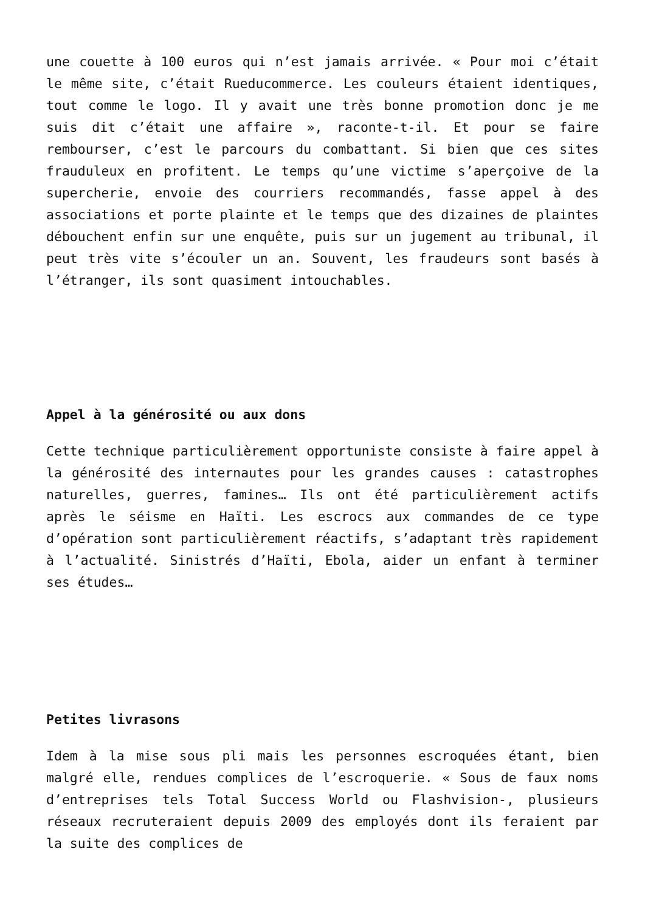une couette à 100 euros qui n’est jamais arrivée. « Pour moi c’était le même site, c’était Rueducommerce. Les couleurs étaient identiques, tout comme le logo. Il y avait une très bonne promotion donc je me suis dit c’était une affaire », raconte-t-il. Et pour se faire rembourser, c’est le parcours du combattant. Si bien que ces sites frauduleux en profitent. Le temps qu’une victime s’aperçoive de la supercherie, envoie des courriers recommandés, fasse appel à des associations et porte plainte et le temps que des dizaines de plaintes débouchent enfin sur une enquête, puis sur un jugement au tribunal, il peut très vite s’écouler un an. Souvent, les fraudeurs sont basés à l’étranger, ils sont quasiment intouchables.
Appel à la générosité ou aux dons
Cette technique particulièrement opportuniste consiste à faire appel à la générosité des internautes pour les grandes causes : catastrophes naturelles, guerres, famines… Ils ont été particulièrement actifs après le séisme en Haïti. Les escrocs aux commandes de ce type d’opération sont particulièrement réactifs, s’adaptant très rapidement à l’actualité. Sinistrés d’Haïti, Ebola, aider un enfant à terminer ses études…
Petites livrasons
Idem à la mise sous pli mais les personnes escroquées étant, bien malgré elle, rendues complices de l’escroquerie. « Sous de faux noms d’entreprises tels Total Success World ou Flashvision-, plusieurs réseaux recruteraient depuis 2009 des employés dont ils feraient par la suite des complices de